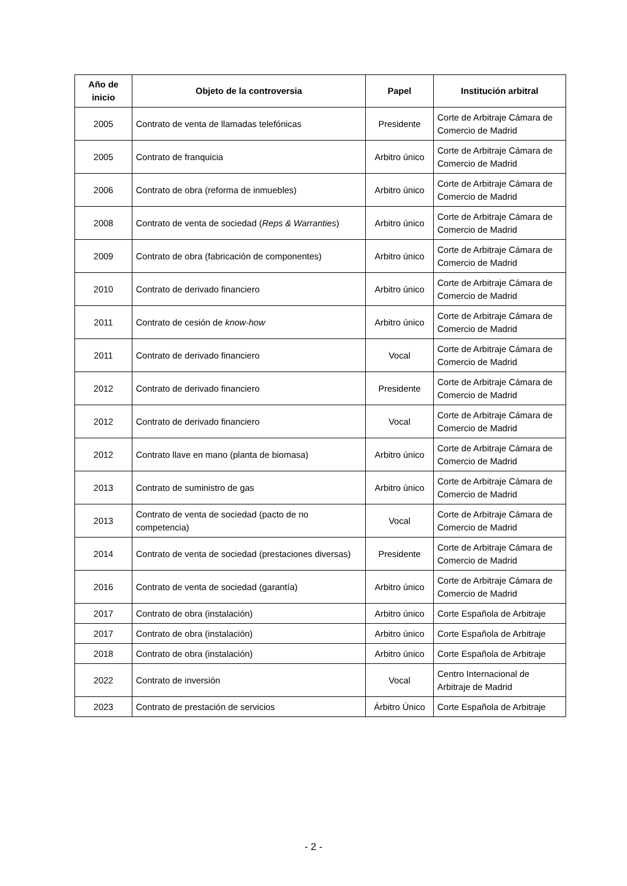| Año de inicio | Objeto de la controversia | Papel | Institución arbitral |
| --- | --- | --- | --- |
| 2005 | Contrato de venta de llamadas telefónicas | Presidente | Corte de Arbitraje Cámara de Comercio de Madrid |
| 2005 | Contrato de franquicia | Arbitro único | Corte de Arbitraje Cámara de Comercio de Madrid |
| 2006 | Contrato de obra (reforma de inmuebles) | Arbitro único | Corte de Arbitraje Cámara de Comercio de Madrid |
| 2008 | Contrato de venta de sociedad ( Reps & Warranties ) | Arbitro único | Corte de Arbitraje Cámara de Comercio de Madrid |
| 2009 | Contrato de obra (fabricación de componentes) | Arbitro único | Corte de Arbitraje Cámara de Comercio de Madrid |
| 2010 | Contrato de derivado financiero | Arbitro único | Corte de Arbitraje Cámara de Comercio de Madrid |
| 2011 | Contrato de cesión de know-how | Arbitro único | Corte de Arbitraje Cámara de Comercio de Madrid |
| 2011 | Contrato de derivado financiero | Vocal | Corte de Arbitraje Cámara de Comercio de Madrid |
| 2012 | Contrato de derivado financiero | Presidente | Corte de Arbitraje Cámara de Comercio de Madrid |
| 2012 | Contrato de derivado financiero | Vocal | Corte de Arbitraje Cámara de Comercio de Madrid |
| 2012 | Contrato llave en mano (planta de biomasa) | Arbitro único | Corte de Arbitraje Cámara de Comercio de Madrid |
| 2013 | Contrato de suministro de gas | Arbitro único | Corte de Arbitraje Cámara de Comercio de Madrid |
| 2013 | Contrato de venta de sociedad (pacto de no competencia) | Vocal | Corte de Arbitraje Cámara de Comercio de Madrid |
| 2014 | Contrato de venta de sociedad (prestaciones diversas) | Presidente | Corte de Arbitraje Cámara de Comercio de Madrid |
| 2016 | Contrato de venta de sociedad (garantía) | Arbitro único | Corte de Arbitraje Cámara de Comercio de Madrid |
| 2017 | Contrato de obra (instalación) | Arbitro único | Corte Española de Arbitraje |
| 2017 | Contrato de obra (instalación) | Arbitro único | Corte Española de Arbitraje |
| 2018 | Contrato de obra (instalación) | Arbitro único | Corte Española de Arbitraje |
| 2022 | Contrato de inversión | Vocal | Centro Internacional de Arbitraje de Madrid |
| 2023 | Contrato de prestación de servicios | Árbitro Único | Corte Española de Arbitraje |
- 2 -